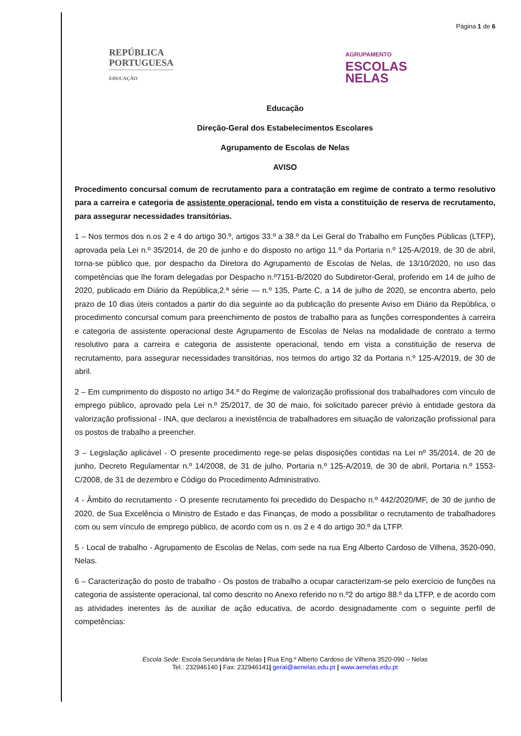Página 1 de 6
REPÚBLICA
PORTUGUESA
EDUCAÇÃO
AGRUPAMENTO
ESCOLAS
NELAS
Educação
Direção-Geral dos Estabelecimentos Escolares
Agrupamento de Escolas de Nelas
AVISO
Procedimento concursal comum de recrutamento para a contratação em regime de contrato a termo resolutivo para a carreira e categoria de assistente operacional, tendo em vista a constituição de reserva de recrutamento, para assegurar necessidades transitórias.
1 – Nos termos dos n.os 2 e 4 do artigo 30.º, artigos 33.º a 38.º da Lei Geral do Trabalho em Funções Públicas (LTFP), aprovada pela Lei n.º 35/2014, de 20 de junho e do disposto no artigo 11.º da Portaria n.º 125-A/2019, de 30 de abril, torna-se público que, por despacho da Diretora do Agrupamento de Escolas de Nelas, de 13/10/2020, no uso das competências que lhe foram delegadas por Despacho n.º7151-B/2020 do Subdiretor-Geral, proferido em 14 de julho de 2020, publicado em Diário da República,2.ª série — n.º 135, Parte C, a 14 de julho de 2020, se encontra aberto, pelo prazo de 10 dias úteis contados a partir do dia seguinte ao da publicação do presente Aviso em Diário da República, o procedimento concursal comum para preenchimento de postos de trabalho para as funções correspondentes à carreira e categoria de assistente operacional deste Agrupamento de Escolas de Nelas na modalidade de contrato a termo resolutivo para a carreira e categoria de assistente operacional, tendo em vista a constituição de reserva de recrutamento, para assegurar necessidades transitórias, nos termos do artigo 32 da Portaria n.º 125-A/2019, de 30 de abril.
2 – Em cumprimento do disposto no artigo 34.º do Regime de valorização profissional dos trabalhadores com vínculo de emprego público, aprovado pela Lei n.º 25/2017, de 30 de maio, foi solicitado parecer prévio à entidade gestora da valorização profissional - INA, que declarou a inexistência de trabalhadores em situação de valorização profissional para os postos de trabalho a preencher.
3 – Legislação aplicável - O presente procedimento rege-se pelas disposições contidas na Lei nº 35/2014, de 20 de junho, Decreto Regulamentar n.º 14/2008, de 31 de julho, Portaria n.º 125-A/2019, de 30 de abril, Portaria n.º 1553-C/2008, de 31 de dezembro e Código do Procedimento Administrativo.
4 - Âmbito do recrutamento - O presente recrutamento foi precedido do Despacho n.º 442/2020/MF, de 30 de junho de 2020, de Sua Excelência o Ministro de Estado e das Finanças, de modo a possibilitar o recrutamento de trabalhadores com ou sem vínculo de emprego público, de acordo com os n. os 2 e 4 do artigo 30.º da LTFP.
5 - Local de trabalho - Agrupamento de Escolas de Nelas, com sede na rua Eng Alberto Cardoso de Vilhena, 3520-090, Nelas.
6 – Caracterização do posto de trabalho - Os postos de trabalho a ocupar caracterizam-se pelo exercício de funções na categoria de assistente operacional, tal como descrito no Anexo referido no n.º2 do artigo 88.º da LTFP, e de acordo com as atividades inerentes às de auxiliar de ação educativa, de acordo designadamente com o seguinte perfil de competências:
Escola Sede: Escola Secundária de Nelas | Rua Eng.º Alberto Cardoso de Vilhena 3520-090 – Nelas
Tel.: 232946140 | Fax: 232946141| geral@aenelas.edu.pt | www.aenelas.edu.pt